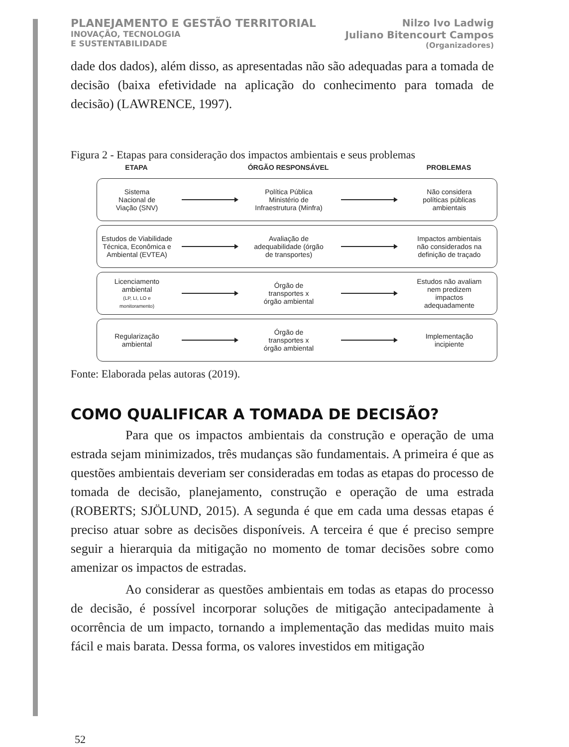PLANEJAMENTO E GESTÃO TERRITORIAL
INOVAÇÃO, TECNOLOGIA
E SUSTENTABILIDADE
Nilzo Ivo Ladwig
Juliano Bitencourt Campos
(Organizadores)
dade dos dados), além disso, as apresentadas não são adequadas para a tomada de decisão (baixa efetividade na aplicação do conhecimento para tomada de decisão) (LAWRENCE, 1997).
Figura 2 - Etapas para consideração dos impactos ambientais e seus problemas
ETAPA
ÓRGÃO RESPONSÁVEL
PROBLEMAS
Sistema
Nacional de
Viação (SNV)
Política Pública
Ministério de
Infraestrutura (Minfra)
Não considera
políticas públicas
ambientais
Estudos de Viabilidade
Técnica, Econômica e
Ambiental (EVTEA)
Avaliação de
adequabilidade (órgão
de transportes)
Impactos ambientais
não considerados na
definição de traçado
Licenciamento
ambiental
(LP, LI, LO e
monitoramento)
Órgão de
transportes x
órgão ambiental
Estudos não avaliam
nem predizem
impactos
adequadamente
Regularização
ambiental
Órgão de
transportes x
órgão ambiental
Implementação
incipiente
Fonte: Elaborada pelas autoras (2019).
COMO QUALIFICAR A TOMADA DE DECISÃO?
Para que os impactos ambientais da construção e operação de uma estrada sejam minimizados, três mudanças são fundamentais. A primeira é que as questões ambientais deveriam ser consideradas em todas as etapas do processo de tomada de decisão, planejamento, construção e operação de uma estrada (ROBERTS; SJÖLUND, 2015). A segunda é que em cada uma dessas etapas é preciso atuar sobre as decisões disponíveis. A terceira é que é preciso sempre seguir a hierarquia da mitigação no momento de tomar decisões sobre como amenizar os impactos de estradas.
Ao considerar as questões ambientais em todas as etapas do processo de decisão, é possível incorporar soluções de mitigação antecipadamente à ocorrência de um impacto, tornando a implementação das medidas muito mais fácil e mais barata. Dessa forma, os valores investidos em mitigação
52